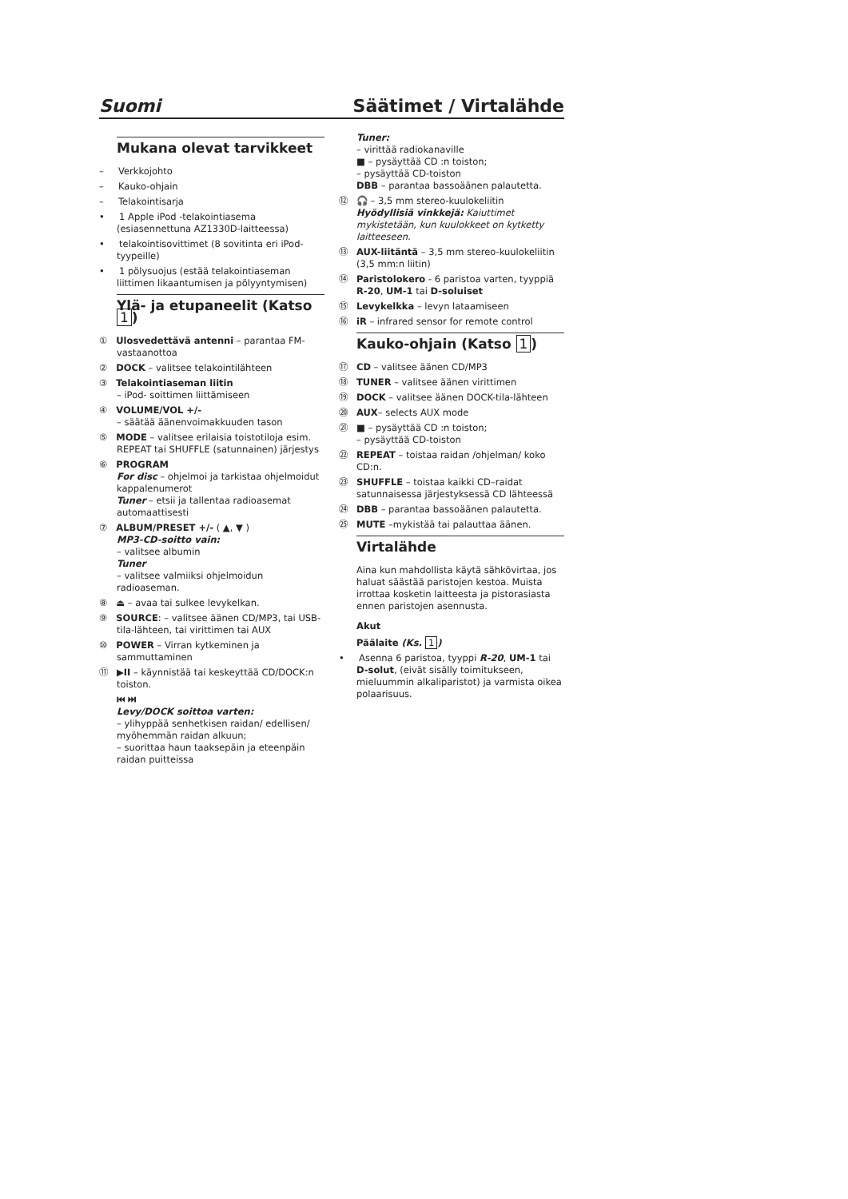Suomi Säätimet / Virtalähde
Mukana olevat tarvikkeet
– Verkkojohto
– Kauko-ohjain
– Telakointisarja
• 1 Apple iPod -telakointiasema (esiasennettuna AZ1330D-laitteessa)
• telakointisovittimet (8 sovitinta eri iPod-tyypeille)
• 1 pölysuojus (estää telakointiaseman liittimen likaantumisen ja pölyyntymisen)
Ylä- ja etupaneelit (Katso 1)
① Ulosvedettävä antenni – parantaa FM-vastaanottoa
② DOCK – valitsee telakointilähteen
③ Telakointiaseman liitin
– iPod- soittimen liittämiseen
④ VOLUME/VOL +/-
– säätää äänenvoimakkuuden tason
⑤ MODE – valitsee erilaisia toistotiloja esim. REPEAT tai SHUFFLE (satunnainen) järjestys
⑥ PROGRAM
For disc – ohjelmoi ja tarkistaa ohjelmoidut kappalenumerot
Tuner – etsii ja tallentaa radioasemat automaattisesti
⑦ ALBUM/PRESET +/- ( ▲, ▼ )
MP3-CD-soitto vain:
– valitsee albumin
Tuner
– valitsee valmiiksi ohjelmoidun radioaseman.
⑧ ⏏ – avaa tai sulkee levykelkan.
⑨ SOURCE: – valitsee äänen CD/MP3, tai USB-tila-lähteen, tai virittimen tai AUX
⑩ POWER – Virran kytkeminen ja sammuttaminen
⑪ ▶II – käynnistää tai keskeyttää CD/DOCK:n toiston.
⏮ ⏭
Levy/DOCK soittoa varten:
– ylihyppää senhetkisen raidan/ edellisen/ myöhemmän raidan alkuun;
– suorittaa haun taaksepäin ja eteenpäin raidan puitteissa
Tuner:
– virittää radiokanaville
■ – pysäyttää CD :n toiston;
– pysäyttää CD-toiston
DBB – parantaa bassoäänen palautetta.
⑫ 🎧 – 3,5 mm stereo-kuulokeliitin
Hyödyllisiä vinkkejä: Kaiuttimet mykistetään, kun kuulokkeet on kytketty laitteeseen.
⑬ AUX-liitäntä – 3,5 mm stereo-kuulokeliitin (3,5 mm:n liitin)
⑭ Paristolokero - 6 paristoa varten, tyyppiä R-20, UM-1 tai D-soluiset
⑮ Levykelkka – levyn lataamiseen
⑯ iR – infrared sensor for remote control
Kauko-ohjain (Katso 1)
⑰ CD – valitsee äänen CD/MP3
⑱ TUNER – valitsee äänen virittimen
⑲ DOCK – valitsee äänen DOCK-tila-lähteen
⑳ AUX– selects AUX mode
㉑ ■ – pysäyttää CD :n toiston;
– pysäyttää CD-toiston
㉒ REPEAT – toistaa raidan /ohjelman/ koko CD:n.
㉓ SHUFFLE – toistaa kaikki CD–raidat satunnaisessa järjestyksessä CD lähteessä
㉔ DBB – parantaa bassoäänen palautetta.
㉕ MUTE –mykistää tai palauttaa äänen.
Virtalähde
Aina kun mahdollista käytä sähkövirtaa, jos haluat säästää paristojen kestoa. Muista irrottaa kosketin laitteesta ja pistorasiasta ennen paristojen asennusta.
Akut
Päälaite (Ks. 1)
• Asenna 6 paristoa, tyyppi R-20, UM-1 tai D-solut, (eivät sisälly toimitukseen, mieluummin alkaliparistot) ja varmista oikea polaarisuus.